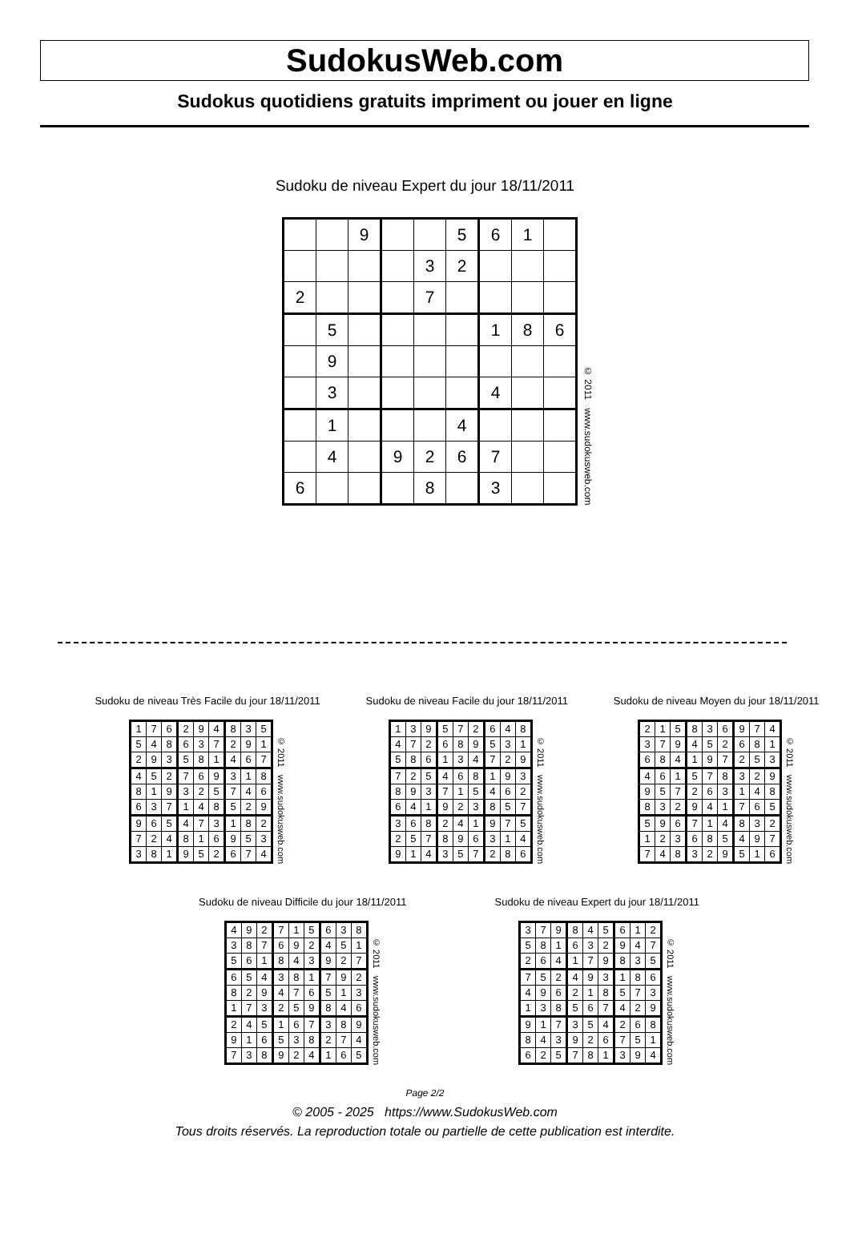SudokusWeb.com
Sudokus quotidiens gratuits impriment ou jouer en ligne
Sudoku de niveau Expert du jour 18/11/2011
| | | 9 | | | 5 | 6 | 1 | |
| | | | | 3 | 2 | | | |
| 2 | | | | 7 | | | | |
| | 5 | | | | | 1 | 8 | 6 |
| | 9 | | | | | | | |
| | 3 | | | | | 4 | | |
| | 1 | | | | 4 | | | |
| | 4 | | 9 | 2 | 6 | 7 | | |
| 6 | | | | 8 | | 3 | | |
© 2011 www.sudokusweb.com
Sudoku de niveau Très Facile du jour 18/11/2011
| 1 | 7 | 6 | 2 | 9 | 4 | 8 | 3 | 5 |
| 5 | 4 | 8 | 6 | 3 | 7 | 2 | 9 | 1 |
| 2 | 9 | 3 | 5 | 8 | 1 | 4 | 6 | 7 |
| 4 | 5 | 2 | 7 | 6 | 9 | 3 | 1 | 8 |
| 8 | 1 | 9 | 3 | 2 | 5 | 7 | 4 | 6 |
| 6 | 3 | 7 | 1 | 4 | 8 | 5 | 2 | 9 |
| 9 | 6 | 5 | 4 | 7 | 3 | 1 | 8 | 2 |
| 7 | 2 | 4 | 8 | 1 | 6 | 9 | 5 | 3 |
| 3 | 8 | 1 | 9 | 5 | 2 | 6 | 7 | 4 |
© 2011 www.sudokusweb.com
Sudoku de niveau Facile du jour 18/11/2011
| 1 | 3 | 9 | 5 | 7 | 2 | 6 | 4 | 8 |
| 4 | 7 | 2 | 6 | 8 | 9 | 5 | 3 | 1 |
| 5 | 8 | 6 | 1 | 3 | 4 | 7 | 2 | 9 |
| 7 | 2 | 5 | 4 | 6 | 8 | 1 | 9 | 3 |
| 8 | 9 | 3 | 7 | 1 | 5 | 4 | 6 | 2 |
| 6 | 4 | 1 | 9 | 2 | 3 | 8 | 5 | 7 |
| 3 | 6 | 8 | 2 | 4 | 1 | 9 | 7 | 5 |
| 2 | 5 | 7 | 8 | 9 | 6 | 3 | 1 | 4 |
| 9 | 1 | 4 | 3 | 5 | 7 | 2 | 8 | 6 |
© 2011 www.sudokusweb.com
Sudoku de niveau Moyen du jour 18/11/2011
| 2 | 1 | 5 | 8 | 3 | 6 | 9 | 7 | 4 |
| 3 | 7 | 9 | 4 | 5 | 2 | 6 | 8 | 1 |
| 6 | 8 | 4 | 1 | 9 | 7 | 2 | 5 | 3 |
| 4 | 6 | 1 | 5 | 7 | 8 | 3 | 2 | 9 |
| 9 | 5 | 7 | 2 | 6 | 3 | 1 | 4 | 8 |
| 8 | 3 | 2 | 9 | 4 | 1 | 7 | 6 | 5 |
| 5 | 9 | 6 | 7 | 1 | 4 | 8 | 3 | 2 |
| 1 | 2 | 3 | 6 | 8 | 5 | 4 | 9 | 7 |
| 7 | 4 | 8 | 3 | 2 | 9 | 5 | 1 | 6 |
© 2011 www.sudokusweb.com
Sudoku de niveau Difficile du jour 18/11/2011
| 4 | 9 | 2 | 7 | 1 | 5 | 6 | 3 | 8 |
| 3 | 8 | 7 | 6 | 9 | 2 | 4 | 5 | 1 |
| 5 | 6 | 1 | 8 | 4 | 3 | 9 | 2 | 7 |
| 6 | 5 | 4 | 3 | 8 | 1 | 7 | 9 | 2 |
| 8 | 2 | 9 | 4 | 7 | 6 | 5 | 1 | 3 |
| 1 | 7 | 3 | 2 | 5 | 9 | 8 | 4 | 6 |
| 2 | 4 | 5 | 1 | 6 | 7 | 3 | 8 | 9 |
| 9 | 1 | 6 | 5 | 3 | 8 | 2 | 7 | 4 |
| 7 | 3 | 8 | 9 | 2 | 4 | 1 | 6 | 5 |
© 2011 www.sudokusweb.com
Sudoku de niveau Expert du jour 18/11/2011
| 3 | 7 | 9 | 8 | 4 | 5 | 6 | 1 | 2 |
| 5 | 8 | 1 | 6 | 3 | 2 | 9 | 4 | 7 |
| 2 | 6 | 4 | 1 | 7 | 9 | 8 | 3 | 5 |
| 7 | 5 | 2 | 4 | 9 | 3 | 1 | 8 | 6 |
| 4 | 9 | 6 | 2 | 1 | 8 | 5 | 7 | 3 |
| 1 | 3 | 8 | 5 | 6 | 7 | 4 | 2 | 9 |
| 9 | 1 | 7 | 3 | 5 | 4 | 2 | 6 | 8 |
| 8 | 4 | 3 | 9 | 2 | 6 | 7 | 5 | 1 |
| 6 | 2 | 5 | 7 | 8 | 1 | 3 | 9 | 4 |
© 2011 www.sudokusweb.com
Page 2/2
© 2005 - 2025 https://www.SudokusWeb.com
Tous droits réservés. La reproduction totale ou partielle de cette publication est interdite.